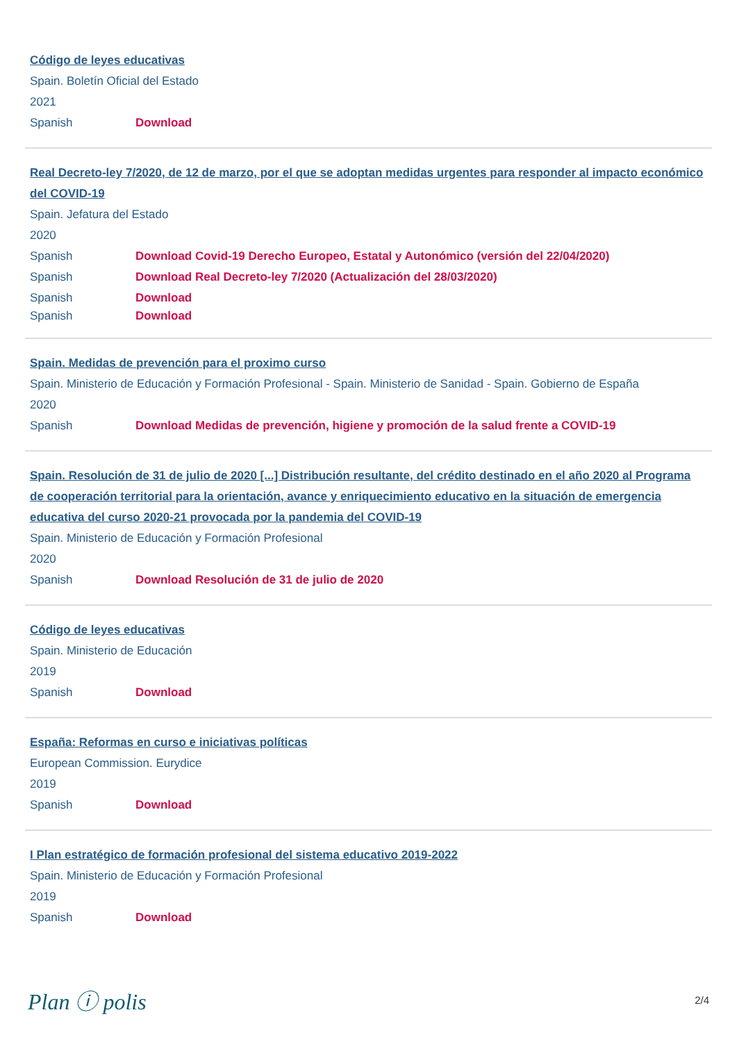Código de leyes educativas
Spain. Boletín Oficial del Estado
2021
Spanish Download
Real Decreto-ley 7/2020, de 12 de marzo, por el que se adoptan medidas urgentes para responder al impacto económico del COVID-19
Spain. Jefatura del Estado
2020
Spanish Download Covid-19 Derecho Europeo, Estatal y Autonómico (versión del 22/04/2020)
Spanish Download Real Decreto-ley 7/2020 (Actualización del 28/03/2020)
Spanish Download
Spanish Download
Spain. Medidas de prevención para el proximo curso
Spain. Ministerio de Educación y Formación Profesional - Spain. Ministerio de Sanidad - Spain. Gobierno de España
2020
Spanish Download Medidas de prevención, higiene y promoción de la salud frente a COVID-19
Spain. Resolución de 31 de julio de 2020 [...] Distribución resultante, del crédito destinado en el año 2020 al Programa de cooperación territorial para la orientación, avance y enriquecimiento educativo en la situación de emergencia educativa del curso 2020-21 provocada por la pandemia del COVID-19
Spain. Ministerio de Educación y Formación Profesional
2020
Spanish Download Resolución de 31 de julio de 2020
Código de leyes educativas
Spain. Ministerio de Educación
2019
Spanish Download
España: Reformas en curso e iniciativas políticas
European Commission. Eurydice
2019
Spanish Download
I Plan estratégico de formación profesional del sistema educativo 2019-2022
Spain. Ministerio de Educación y Formación Profesional
2019
Spanish Download
Plan ⓘ polis
2/4